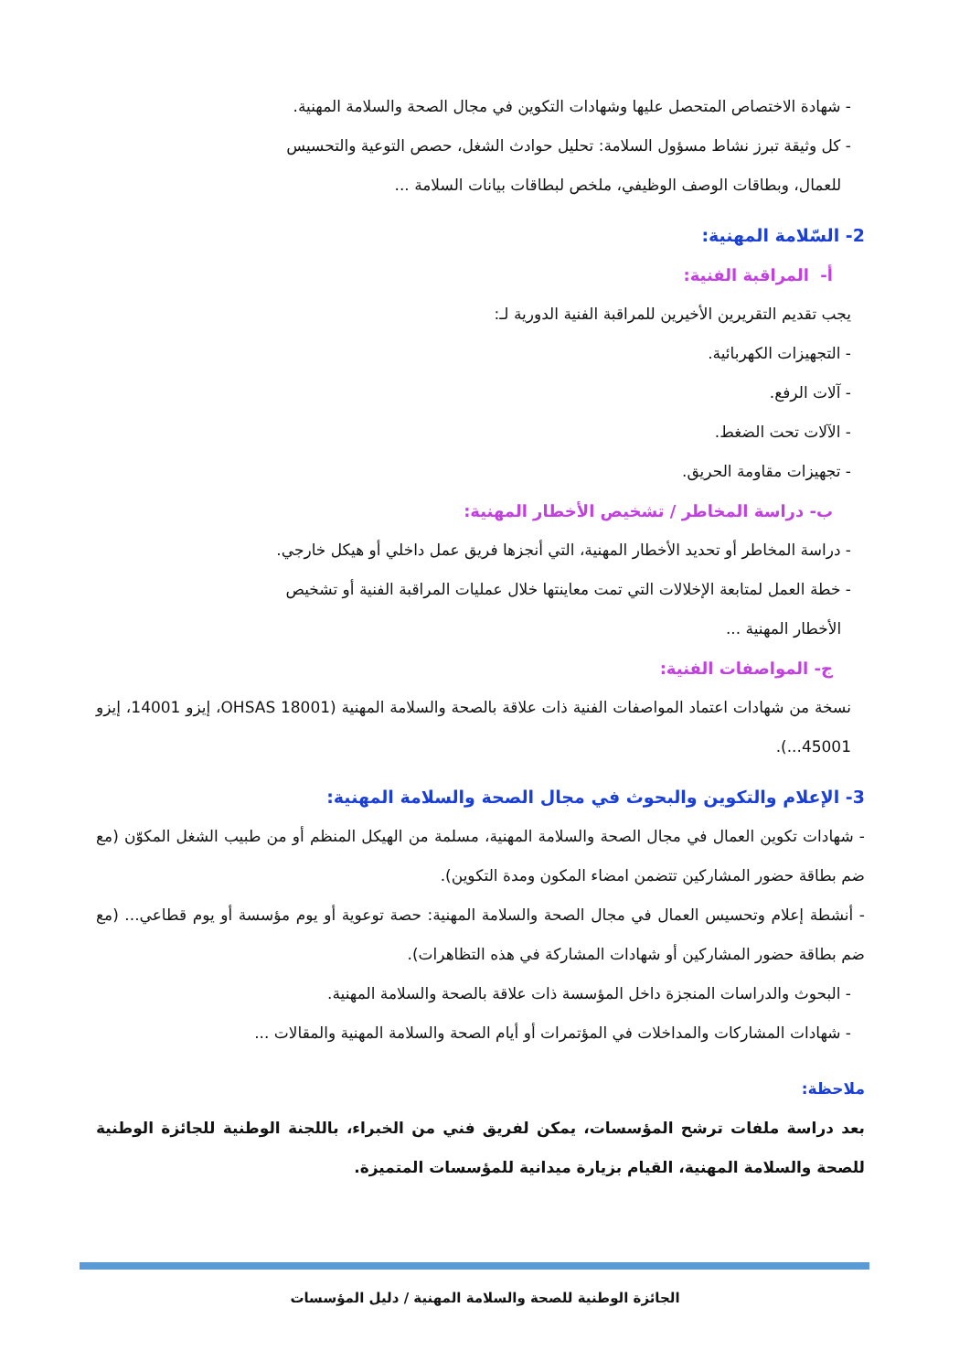- شهادة الاختصاص المتحصل عليها وشهادات التكوين في مجال الصحة والسلامة المهنية.
- كل وثيقة تبرز نشاط مسؤول السلامة: تحليل حوادث الشغل، حصص التوعية والتحسيس
للعمال، وبطاقات الوصف الوظيفي، ملخص لبطاقات بيانات السلامة ...
2- السّلامة المهنية:
أ- المراقبة الفنية:
يجب تقديم التقريرين الأخيرين للمراقبة الفنية الدورية لـ:
- التجهيزات الكهربائية.
- آلات الرفع.
- الآلات تحت الضغط.
- تجهيزات مقاومة الحريق.
ب- دراسة المخاطر / تشخيص الأخطار المهنية:
- دراسة المخاطر أو تحديد الأخطار المهنية، التي أنجزها فريق عمل داخلي أو هيكل خارجي.
- خطة العمل لمتابعة الإخلالات التي تمت معاينتها خلال عمليات المراقبة الفنية أو تشخيص
الأخطار المهنية ...
ج- المواصفات الفنية:
نسخة من شهادات اعتماد المواصفات الفنية ذات علاقة بالصحة والسلامة المهنية (OHSAS 18001، إيزو 14001، إيزو 45001...).
3- الإعلام والتكوين والبحوث في مجال الصحة والسلامة المهنية:
- شهادات تكوين العمال في مجال الصحة والسلامة المهنية، مسلمة من الهيكل المنظم أو من طبيب الشغل المكوّن (مع ضم بطاقة حضور المشاركين تتضمن امضاء المكون ومدة التكوين).
- أنشطة إعلام وتحسيس العمال في مجال الصحة والسلامة المهنية: حصة توعوية أو يوم مؤسسة أو يوم قطاعي... (مع ضم بطاقة حضور المشاركين أو شهادات المشاركة في هذه التظاهرات).
- البحوث والدراسات المنجزة داخل المؤسسة ذات علاقة بالصحة والسلامة المهنية.
- شهادات المشاركات والمداخلات في المؤتمرات أو أيام الصحة والسلامة المهنية والمقالات ...
ملاحظة:
بعد دراسة ملفات ترشح المؤسسات، يمكن لفريق فني من الخبراء، باللجنة الوطنية للجائزة الوطنية للصحة والسلامة المهنية، القيام بزيارة ميدانية للمؤسسات المتميزة.
الجائزة الوطنية للصحة والسلامة المهنية / دليل المؤسسات